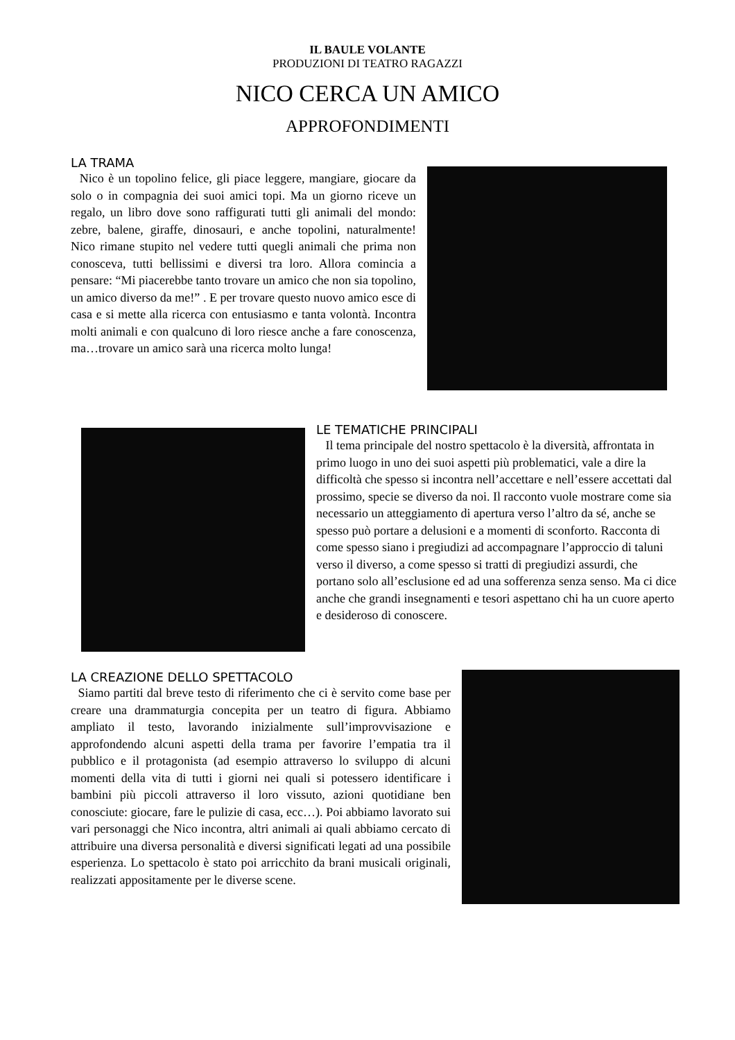IL BAULE VOLANTE
PRODUZIONI DI TEATRO RAGAZZI
NICO CERCA UN AMICO
APPROFONDIMENTI
LA TRAMA
Nico è un topolino felice, gli piace leggere, mangiare, giocare da solo o in compagnia dei suoi amici topi. Ma un giorno riceve un regalo, un libro dove sono raffigurati tutti gli animali del mondo: zebre, balene, giraffe, dinosauri, e anche topolini, naturalmente! Nico rimane stupito nel vedere tutti quegli animali che prima non conosceva, tutti bellissimi e diversi tra loro. Allora comincia a pensare: “Mi piacerebbe tanto trovare un amico che non sia topolino, un amico diverso da me!” . E per trovare questo nuovo amico esce di casa e si mette alla ricerca con entusiasmo e tanta volontà. Incontra molti animali e con qualcuno di loro riesce anche a fare conoscenza, ma…trovare un amico sarà una ricerca molto lunga!
LE TEMATICHE PRINCIPALI
Il tema principale del nostro spettacolo è la diversità, affrontata in primo luogo in uno dei suoi aspetti più problematici, vale a dire la difficoltà che spesso si incontra nell’accettare e nell’essere accettati dal prossimo, specie se diverso da noi. Il racconto vuole mostrare come sia necessario un atteggiamento di apertura verso l’altro da sé, anche se spesso può portare a delusioni e a momenti di sconforto. Racconta di come spesso siano i pregiudizi ad accompagnare l’approccio di taluni verso il diverso, a come spesso si tratti di pregiudizi assurdi, che portano solo all’esclusione ed ad una sofferenza senza senso. Ma ci dice anche che grandi insegnamenti e tesori aspettano chi ha un cuore aperto e desideroso di conoscere.
LA CREAZIONE DELLO SPETTACOLO
Siamo partiti dal breve testo di riferimento che ci è servito come base per creare una drammaturgia concepita per un teatro di figura. Abbiamo ampliato il testo, lavorando inizialmente sull’improvvisazione e approfondendo alcuni aspetti della trama per favorire l’empatia tra il pubblico e il protagonista (ad esempio attraverso lo sviluppo di alcuni momenti della vita di tutti i giorni nei quali si potessero identificare i bambini più piccoli attraverso il loro vissuto, azioni quotidiane ben conosciute: giocare, fare le pulizie di casa, ecc…). Poi abbiamo lavorato sui vari personaggi che Nico incontra, altri animali ai quali abbiamo cercato di attribuire una diversa personalità e diversi significati legati ad una possibile esperienza. Lo spettacolo è stato poi arricchito da brani musicali originali, realizzati appositamente per le diverse scene.